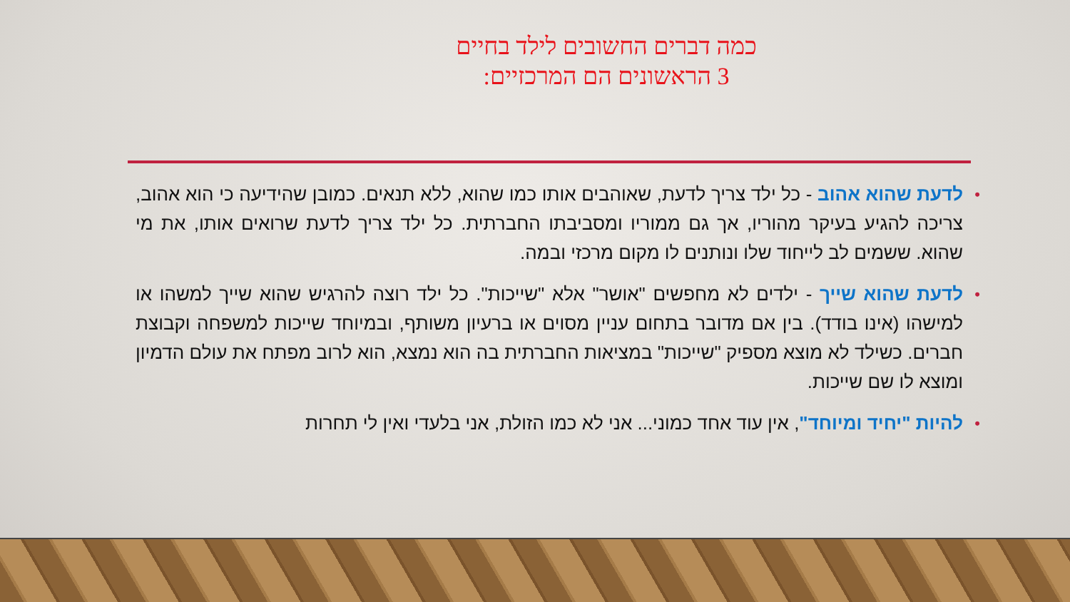כמה דברים החשובים לילד בחיים
3 הראשונים הם המרכזיים:
• לדעת שהוא אהוב - כל ילד צריך לדעת, שאוהבים אותו כמו שהוא, ללא תנאים. כמובן שהידיעה כי הוא אהוב, צריכה להגיע בעיקר מהוריו, אך גם ממוריו ומסביבתו החברתית. כל ילד צריך לדעת שרואים אותו, את מי שהוא. ששמים לב לייחוד שלו ונותנים לו מקום מרכזי ובמה.
• לדעת שהוא שייך - ילדים לא מחפשים "אושר" אלא "שייכות". כל ילד רוצה להרגיש שהוא שייך למשהו או למישהו (אינו בודד). בין אם מדובר בתחום עניין מסוים או ברעיון משותף, ובמיוחד שייכות למשפחה וקבוצת חברים. כשילד לא מוצא מספיק "שייכות" במציאות החברתית בה הוא נמצא, הוא לרוב מפתח את עולם הדמיון ומוצא לו שם שייכות.
• להיות "יחיד ומיוחד", אין עוד אחד כמוני... אני לא כמו הזולת, אני בלעדי ואין לי תחרות